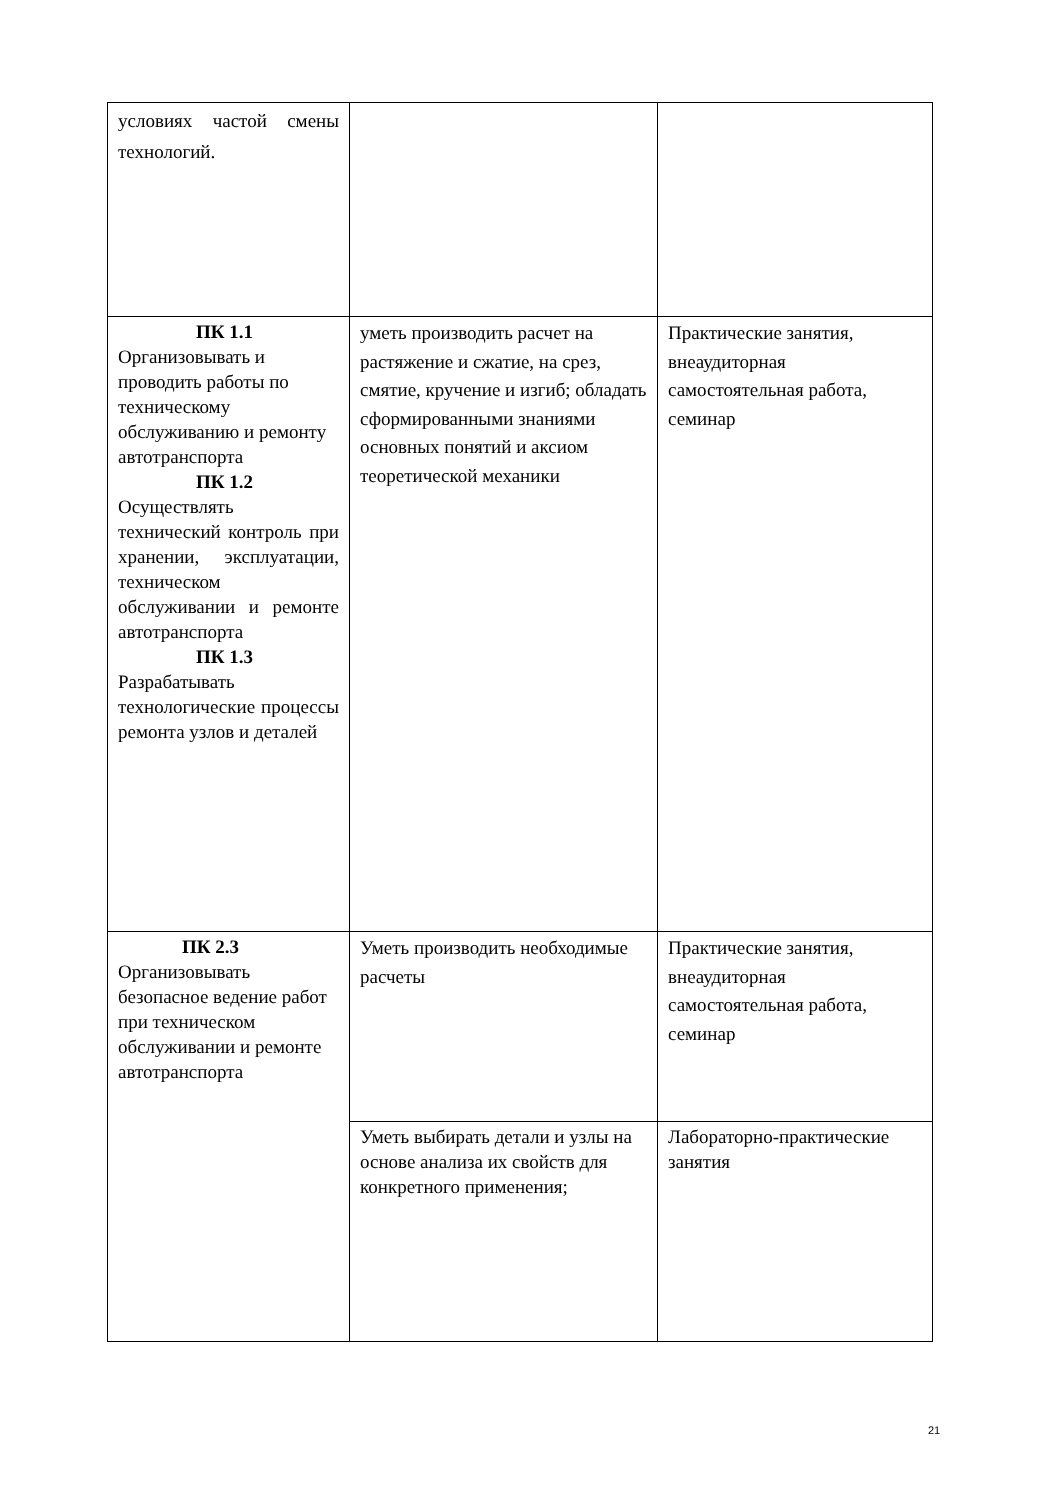| условиях частой смены технологий. | | |
| ПК 1.1 Организовывать и проводить работы по техническому обслуживанию и ремонту автотранспорта ПК 1.2 Осуществлять технический контроль при хранении, эксплуатации, техническом обслуживании и ремонте автотранспорта ПК 1.3 Разрабатывать технологические процессы ремонта узлов и деталей | уметь производить расчет на растяжение и сжатие, на срез, смятие, кручение и изгиб; обладать сформированными знаниями основных понятий и аксиом теоретической механики | Практические занятия, внеаудиторная самостоятельная работа, семинар |
| ПК 2.3 Организовывать безопасное ведение работ при техническом обслуживании и ремонте автотранспорта | Уметь производить необходимые расчеты | Практические занятия, внеаудиторная самостоятельная работа, семинар |
| | Уметь выбирать детали и узлы на основе анализа их свойств для конкретного применения; | Лабораторно-практические занятия |
21